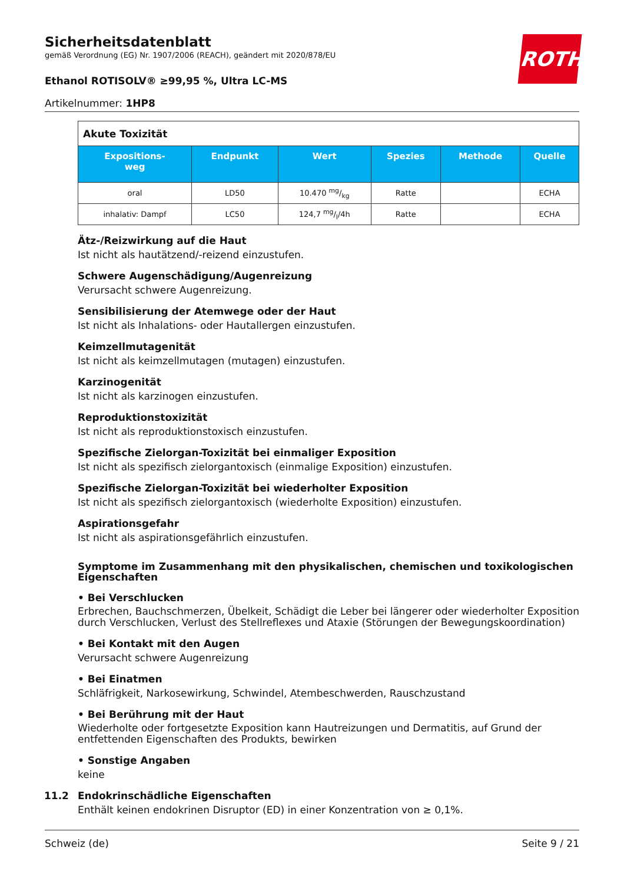Sicherheitsdatenblatt
gemäß Verordnung (EG) Nr. 1907/2006 (REACH), geändert mit 2020/878/EU
Ethanol ROTISOLV® ≥99,95 %, Ultra LC-MS
Artikelnummer: 1HP8
ROTH
| Akute Toxizität | | | | | |
| Expositions- weg | Endpunkt | Wert | Spezies | Methode | Quelle |
| oral | LD50 | 10.470 mg/kg | Ratte | | ECHA |
| inhalativ: Dampf | LC50 | 124,7 mg/l/4h | Ratte | | ECHA |
Ätz-/Reizwirkung auf die Haut
Ist nicht als hautätzend/-reizend einzustufen.
Schwere Augenschädigung/Augenreizung
Verursacht schwere Augenreizung.
Sensibilisierung der Atemwege oder der Haut
Ist nicht als Inhalations- oder Hautallergen einzustufen.
Keimzellmutagenität
Ist nicht als keimzellmutagen (mutagen) einzustufen.
Karzinogenität
Ist nicht als karzinogen einzustufen.
Reproduktionstoxizität
Ist nicht als reproduktionstoxisch einzustufen.
Spezifische Zielorgan-Toxizität bei einmaliger Exposition
Ist nicht als spezifisch zielorgantoxisch (einmalige Exposition) einzustufen.
Spezifische Zielorgan-Toxizität bei wiederholter Exposition
Ist nicht als spezifisch zielorgantoxisch (wiederholte Exposition) einzustufen.
Aspirationsgefahr
Ist nicht als aspirationsgefährlich einzustufen.
Symptome im Zusammenhang mit den physikalischen, chemischen und toxikologischen Eigenschaften
• Bei Verschlucken
Erbrechen, Bauchschmerzen, Übelkeit, Schädigt die Leber bei längerer oder wiederholter Exposition durch Verschlucken, Verlust des Stellreflexes und Ataxie (Störungen der Bewegungskoordination)
• Bei Kontakt mit den Augen
Verursacht schwere Augenreizung
• Bei Einatmen
Schläfrigkeit, Narkosewirkung, Schwindel, Atembeschwerden, Rauschzustand
• Bei Berührung mit der Haut
Wiederholte oder fortgesetzte Exposition kann Hautreizungen und Dermatitis, auf Grund der entfettenden Eigenschaften des Produkts, bewirken
• Sonstige Angaben
keine
11.2 Endokrinschädliche Eigenschaften
Enthält keinen endokrinen Disruptor (ED) in einer Konzentration von ≥ 0,1%.
Schweiz (de) Seite 9 / 21